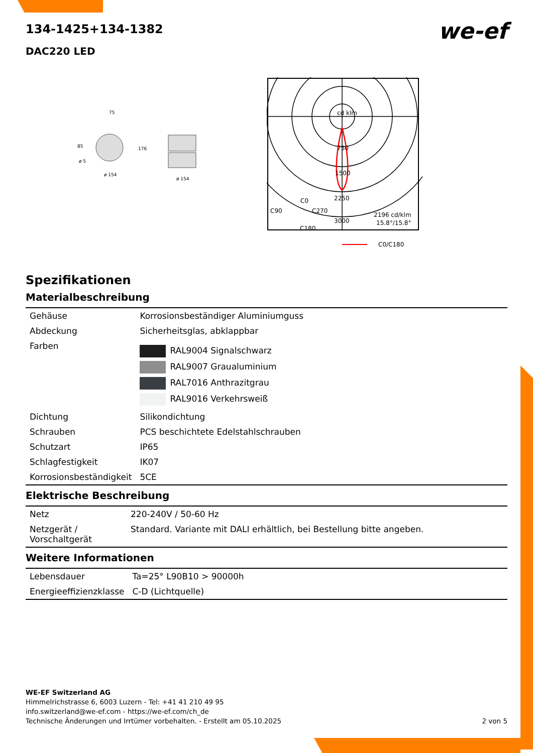we-ef
134-1425+134-1382
DAC220 LED
75
85
ø 5
ø 154
176
ø 154
cd klm
750
1500
2250
C0
C90
C270
3000
C180
2196 cd/klm
15.8°/15.8°
C0/C180
Spezifikationen
Materialbeschreibung
| Gehäuse | Korrosionsbeständiger Aluminiumguss |
| Abdeckung | Sicherheitsglas, abklappbar |
| Farben | RAL9004 Signalschwarz RAL9007 Graualuminium RAL7016 Anthrazitgrau RAL9016 Verkehrsweiß |
| Dichtung | Silikondichtung |
| Schrauben | PCS beschichtete Edelstahlschrauben |
| Schutzart | IP65 |
| Schlagfestigkeit | IK07 |
| Korrosionsbeständigkeit | 5CE |
Elektrische Beschreibung
| Netz | 220-240V / 50-60 Hz |
| Netzgerät / Vorschaltgerät | Standard. Variante mit DALI erhältlich, bei Bestellung bitte angeben. |
Weitere Informationen
| Lebensdauer | Ta=25° L90B10 > 90000h |
| Energieeffizienzklasse | C-D (Lichtquelle) |
WE-EF Switzerland AG
Himmelrichstrasse 6, 6003 Luzern - Tel: +41 41 210 49 95
info.switzerland@we-ef.com - https://we-ef.com/ch_de
Technische Änderungen und Irrtümer vorbehalten. - Erstellt am 05.10.2025 2 von 5